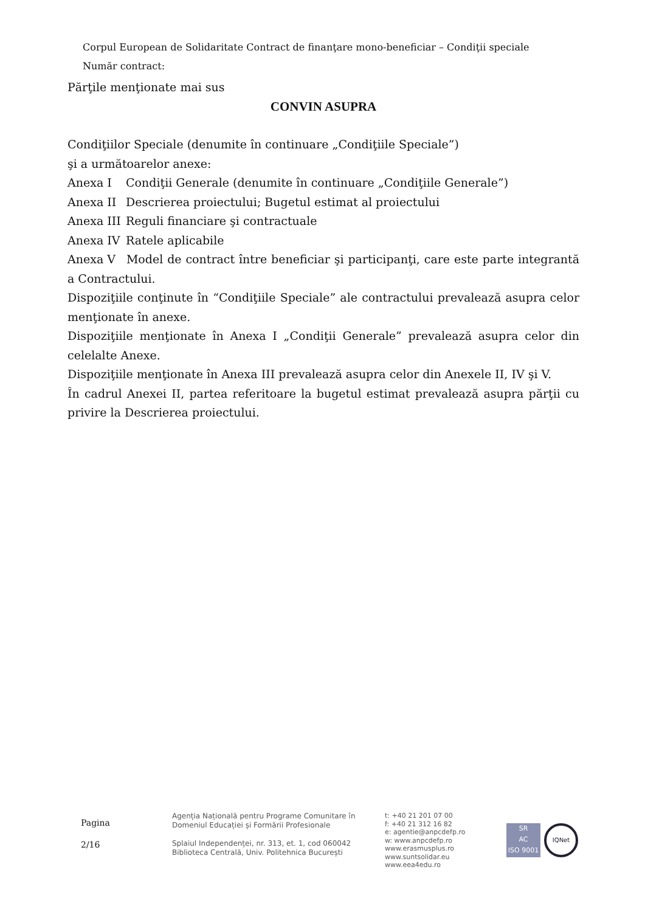Corpul European de Solidaritate Contract de finanţare mono-beneficiar – Condiţii speciale
Număr contract:
Părţile menţionate mai sus
CONVIN ASUPRA
Condiţiilor Speciale (denumite în continuare „Condiţiile Speciale”)
şi a următoarelor anexe:
Anexa I Condiţii Generale (denumite în continuare „Condiţiile Generale”)
Anexa II Descrierea proiectului; Bugetul estimat al proiectului
Anexa III Reguli financiare şi contractuale
Anexa IV Ratele aplicabile
Anexa V Model de contract între beneficiar şi participanţi, care este parte integrantă a Contractului.
Dispoziţiile conţinute în “Condiţiile Speciale” ale contractului prevalează asupra celor menţionate în anexe.
Dispoziţiile menţionate în Anexa I „Condiţii Generale” prevalează asupra celor din celelalte Anexe.
Dispoziţiile menţionate în Anexa III prevalează asupra celor din Anexele II, IV şi V.
În cadrul Anexei II, partea referitoare la bugetul estimat prevalează asupra părţii cu privire la Descrierea proiectului.
Pagina
2/16
Agenția Națională pentru Programe Comunitare în
Domeniul Educației și Formării Profesionale
Splaiul Independenței, nr. 313, et. 1, cod 060042
Biblioteca Centrală, Univ. Politehnica București
t: +40 21 201 07 00
f: +40 21 312 16 82
e: agentie@anpcdefp.ro
w: www.anpcdefp.ro
www.erasmusplus.ro
www.suntsolidar.eu
www.eea4edu.ro
SR
AC
ISO 9001
IQNet